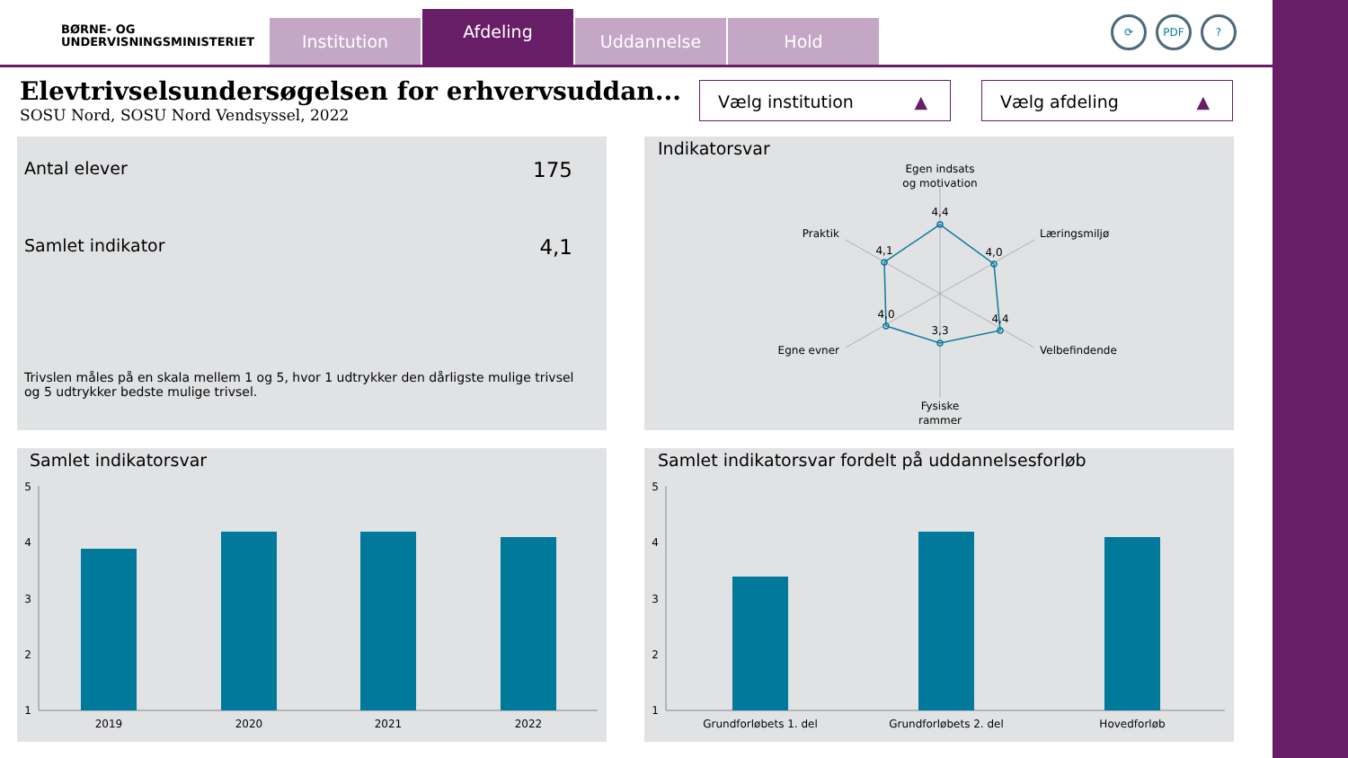BØRNE- OG
UNDERVISNINGSMINISTERIET
Institution
Afdeling
Uddannelse
Hold
⟳ PDF ?
Elevtrivselsundersøgelsen for erhvervsuddan...
SOSU Nord, SOSU Nord Vendsyssel, 2022
Vælg institution ▲ Vælg afdeling ▲
Antal elever 175
Samlet indikator 4,1
Trivslen måles på en skala mellem 1 og 5, hvor 1 udtrykker den dårligste mulige trivsel og 5 udtrykker bedste mulige trivsel.
Indikatorsvar
Egen indsats
og motivation
Læringsmiljø
Velbefindende
Fysiske
rammer
Egne evner
Praktik
4,4
4,0
4,4
3,3
4,0
4,1
Samlet indikatorsvar
5
4
3
2
1
2019
2020
2021
2022
Samlet indikatorsvar fordelt på uddannelsesforløb
5
4
3
2
1
Grundforløbets 1. del
Grundforløbets 2. del
Hovedforløb